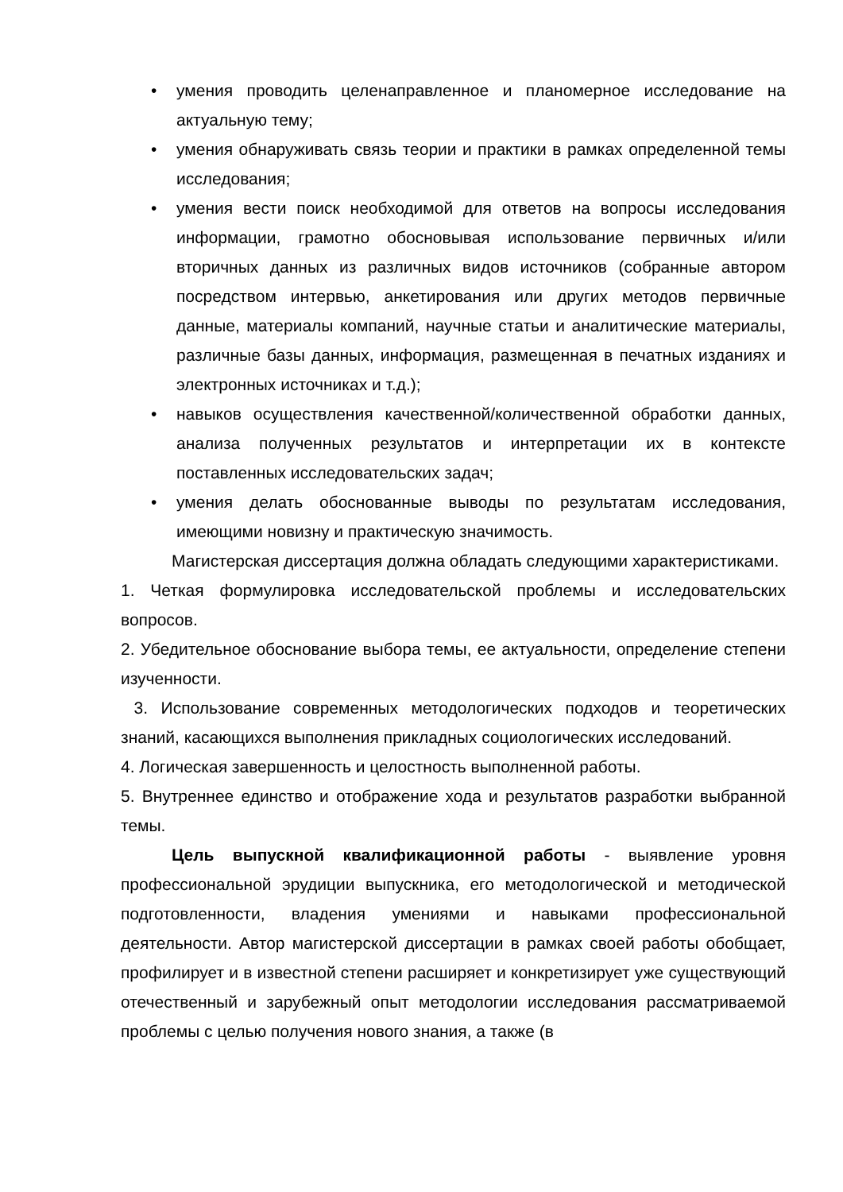• умения проводить целенаправленное и планомерное исследование на актуальную тему;
• умения обнаруживать связь теории и практики в рамках определенной темы исследования;
• умения вести поиск необходимой для ответов на вопросы исследования информации, грамотно обосновывая использование первичных и/или вторичных данных из различных видов источников (собранные автором посредством интервью, анкетирования или других методов первичные данные, материалы компаний, научные статьи и аналитические материалы, различные базы данных, информация, размещенная в печатных изданиях и электронных источниках и т.д.);
• навыков осуществления качественной/количественной обработки данных, анализа полученных результатов и интерпретации их в контексте поставленных исследовательских задач;
• умения делать обоснованные выводы по результатам исследования, имеющими новизну и практическую значимость.
Магистерская диссертация должна обладать следующими характеристиками.
1. Четкая формулировка исследовательской проблемы и исследовательских вопросов.
2. Убедительное обоснование выбора темы, ее актуальности, определение степени изученности.
3. Использование современных методологических подходов и теоретических знаний, касающихся выполнения прикладных социологических исследований.
4. Логическая завершенность и целостность выполненной работы.
5. Внутреннее единство и отображение хода и результатов разработки выбранной темы.
Цель выпускной квалификационной работы - выявление уровня профессиональной эрудиции выпускника, его методологической и методической подготовленности, владения умениями и навыками профессиональной деятельности. Автор магистерской диссертации в рамках своей работы обобщает, профилирует и в известной степени расширяет и конкретизирует уже существующий отечественный и зарубежный опыт методологии исследования рассматриваемой проблемы с целью получения нового знания, а также (в